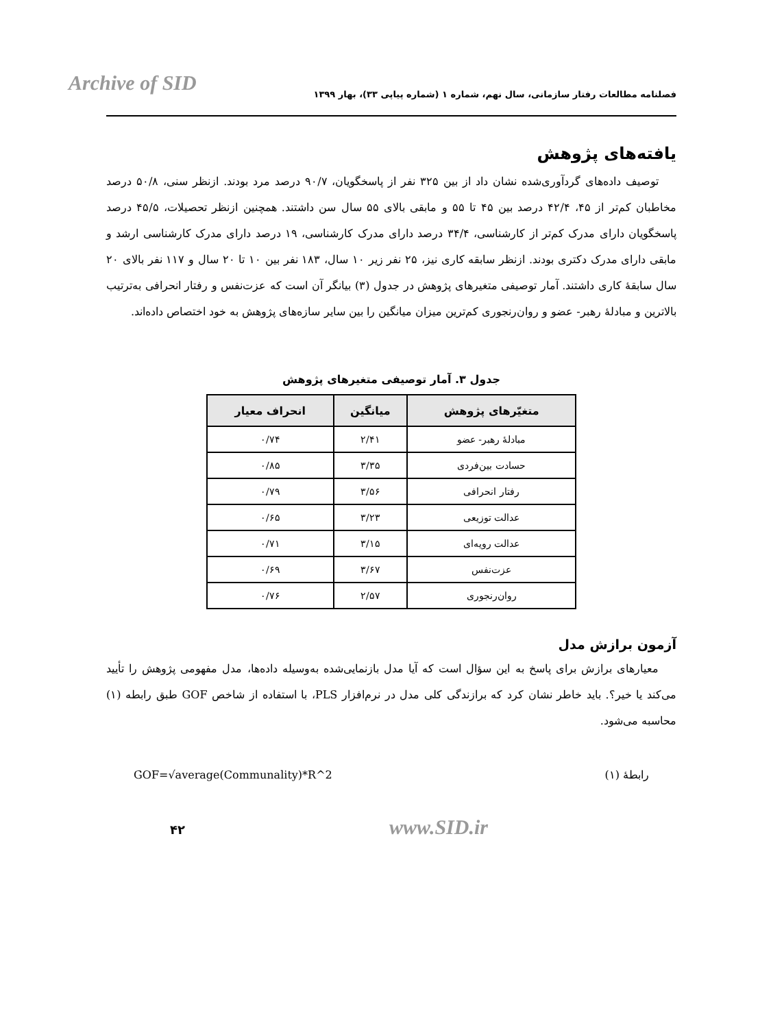Archive of SID
فصلنامه مطالعات رفتار سازمانی، سال نهم، شماره ۱ (شماره پیاپی ۳۳)، بهار ۱۳۹۹
یافته‌های پژوهش
توصیف داده‌های گردآوری‌شده نشان داد از بین ۳۲۵ نفر از پاسخگویان، ۹۰/۷ درصد مرد بودند. ازنظر سنی، ۵۰/۸ درصد مخاطبان کم‌تر از ۴۵، ۴۲/۴ درصد بین ۴۵ تا ۵۵ و مابقی بالای ۵۵ سال سن داشتند. همچنین ازنظر تحصیلات، ۴۵/۵ درصد پاسخگویان دارای مدرک کم‌تر از کارشناسی، ۳۴/۴ درصد دارای مدرک کارشناسی، ۱۹ درصد دارای مدرک کارشناسی ارشد و مابقی دارای مدرک دکتری بودند. ازنظر سابقه کاری نیز، ۲۵ نفر زیر ۱۰ سال، ۱۸۳ نفر بین ۱۰ تا ۲۰ سال و ۱۱۷ نفر بالای ۲۰ سال سابقهٔ کاری داشتند. آمار توصیفی متغیرهای پژوهش در جدول (۳) بیانگر آن است که عزت‌نفس و رفتار انحرافی به‌ترتیب بالاترین و مبادلهٔ رهبر- عضو و روان‌رنجوری کم‌ترین میزان میانگین را بین سایر سازه‌های پژوهش به خود اختصاص داده‌اند.
جدول ۳. آمار توصیفی متغیرهای پژوهش
| متغیّرهای پژوهش | میانگین | انحراف معیار |
| --- | --- | --- |
| مبادلهٔ رهبر- عضو | ۲/۴۱ | ۰/۷۴ |
| حسادت بین‌فردی | ۳/۳۵ | ۰/۸۵ |
| رفتار انحرافی | ۳/۵۶ | ۰/۷۹ |
| عدالت توزیعی | ۳/۲۳ | ۰/۶۵ |
| عدالت رویه‌ای | ۳/۱۵ | ۰/۷۱ |
| عزت‌نفس | ۳/۶۷ | ۰/۶۹ |
| روان‌رنجوری | ۲/۵۷ | ۰/۷۶ |
آزمون برازش مدل
معیارهای برازش برای پاسخ به این سؤال است که آیا مدل بازنمایی‌شده به‌وسیله داده‌ها، مدل مفهومی پژوهش را تأیید می‌کند یا خیر؟. باید خاطر نشان کرد که برازندگی کلی مدل در نرم‌افزار PLS، با استفاده از شاخص GOF طبق رابطه (۱) محاسبه می‌شود.
رابطهٔ (۱) GOF=√average(Communality)*R^2
۴۲ www.SID.ir